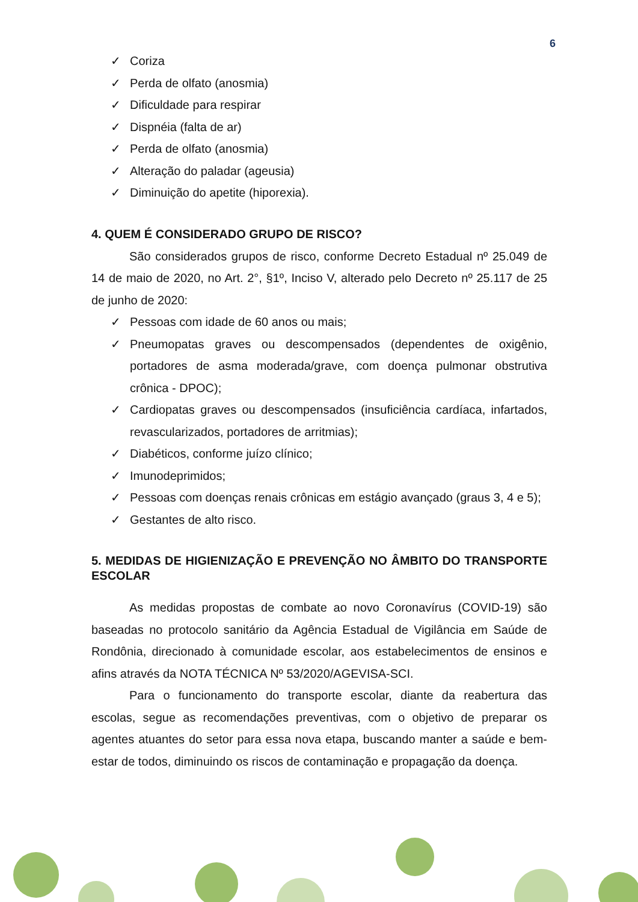6
✓ Coriza
✓ Perda de olfato (anosmia)
✓ Dificuldade para respirar
✓ Dispnéia (falta de ar)
✓ Perda de olfato (anosmia)
✓ Alteração do paladar (ageusia)
✓ Diminuição do apetite (hiporexia).
4. QUEM É CONSIDERADO GRUPO DE RISCO?
São considerados grupos de risco, conforme Decreto Estadual nº 25.049 de 14 de maio de 2020, no Art. 2°, §1º, Inciso V, alterado pelo Decreto nº 25.117 de 25 de junho de 2020:
✓ Pessoas com idade de 60 anos ou mais;
✓ Pneumopatas graves ou descompensados (dependentes de oxigênio, portadores de asma moderada/grave, com doença pulmonar obstrutiva crônica - DPOC);
✓ Cardiopatas graves ou descompensados (insuficiência cardíaca, infartados, revascularizados, portadores de arritmias);
✓ Diabéticos, conforme juízo clínico;
✓ Imunodeprimidos;
✓ Pessoas com doenças renais crônicas em estágio avançado (graus 3, 4 e 5);
✓ Gestantes de alto risco.
5. MEDIDAS DE HIGIENIZAÇÃO E PREVENÇÃO NO ÂMBITO DO TRANSPORTE ESCOLAR
As medidas propostas de combate ao novo Coronavírus (COVID-19) são baseadas no protocolo sanitário da Agência Estadual de Vigilância em Saúde de Rondônia, direcionado à comunidade escolar, aos estabelecimentos de ensinos e afins através da NOTA TÉCNICA Nº 53/2020/AGEVISA-SCI.
Para o funcionamento do transporte escolar, diante da reabertura das escolas, segue as recomendações preventivas, com o objetivo de preparar os agentes atuantes do setor para essa nova etapa, buscando manter a saúde e bem-estar de todos, diminuindo os riscos de contaminação e propagação da doença.